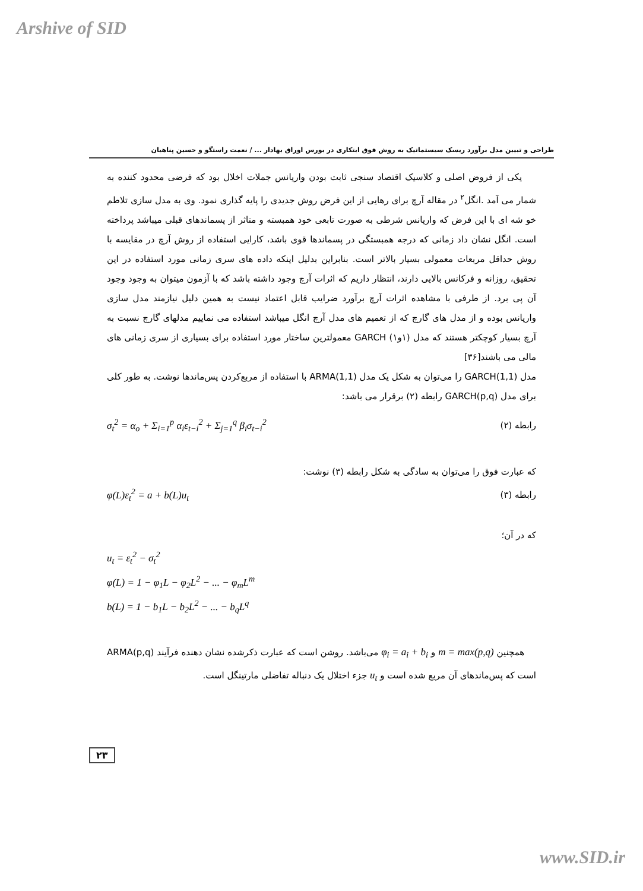Arshive of SID
طراحی و تبیین مدل برآورد ریسک سیستماتیک به روش فوق ابتکاری در بورس اوراق بهادار ... / نعمت راستگو و حسین پناهیان
یکی از فروض اصلی و کلاسیک اقتصاد سنجی ثابت بودن واریانس جملات اخلال بود که فرضی محدود کننده به شمار می آمد .انگل<sup>۲</sup> در مقاله آرچ برای رهایی از این فرض روش جدیدی را پایه گذاری نمود. وی به مدل سازی تلاطم خو شه ای با این فرض که واریانس شرطی به صورت تابعی خود همبسته و متاثر از پسماندهای قبلی میباشد پرداخته است. انگل نشان داد زمانی که درجه همبستگی در پسماندها قوی باشد، کارایی استفاده از روش آرچ در مقایسه با روش حداقل مربعات معمولی بسیار بالاتر است. بنابراین بدلیل اینکه داده های سری زمانی مورد استفاده در این تحقیق، روزانه و فرکانس بالایی دارند، انتظار داریم که اثرات آرچ وجود داشته باشد که با آزمون میتوان به وجود وجود آن پی برد. از طرفی با مشاهده اثرات آرچ برآورد ضرایب قابل اعتماد نیست به همین دلیل نیازمند مدل سازی واریانس بوده و از مدل های گارچ که از تعمیم های مدل آرچ انگل میباشد استفاده می نماییم مدلهای گارچ نسبت به آرچ بسیار کوچکتر هستند که مدل (۱و۱) GARCH معمولترین ساختار مورد استفاده برای بسیاری از سری زمانی های مالی می باشند[۳۶]
مدل GARCH(1,1) را می‌توان به شکل یک مدل ARMA(1,1) با استفاده از مربع‌کردن پس‌ماندها نوشت. به طور کلی برای مدل GARCH(p,q) رابطه (۲) برقرار می باشد:
رابطه (۲) σ<sub>t</sub><sup>2</sup> = α<sub>o</sub> + Σ<sub>i=1</sub><sup>p</sup> α<sub>i</sub>ε<sub>t−i</sub><sup>2</sup> + Σ<sub>j=1</sub><sup>q</sup> β<sub>i</sub>σ<sub>t−i</sub><sup>2</sup>
که عبارت فوق را می‌توان به سادگی به شکل رابطه (۳) نوشت:
رابطه (۳) φ(L)ε<sub>t</sub><sup>2</sup> = a + b(L)u<sub>t</sub>
که در آن؛
u<sub>t</sub> = ε<sub>t</sub><sup>2</sup> − σ<sub>t</sub><sup>2</sup>
φ(L) = 1 − φ<sub>1</sub>L − φ<sub>2</sub>L<sup>2</sup> − ... − φ<sub>m</sub>L<sup>m</sup>
b(L) = 1 − b<sub>1</sub>L − b<sub>2</sub>L<sup>2</sup> − ... − b<sub>q</sub>L<sup>q</sup>
همچنین m = max(p,q) و φ<sub>i</sub> = a<sub>i</sub> + b<sub>i</sub> می‌باشد. روشن است که عبارت ذکرشده نشان دهنده فرآیند ARMA(p,q) است که پس‌ماندهای آن مربع شده است و u<sub>t</sub> جزء اختلال یک دنباله تفاضلی مارتینگل است.
۲۳
www.SID.ir